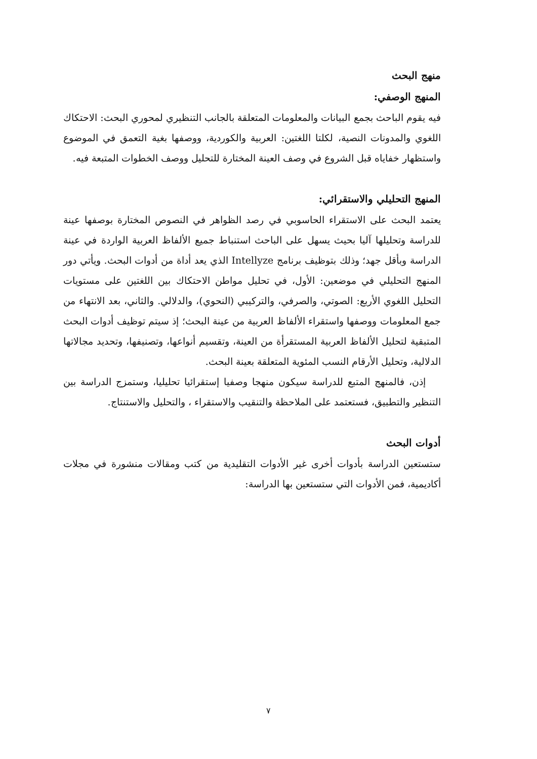منهج البحث
المنهج الوصفي:
فيه يقوم الباحث بجمع البيانات والمعلومات المتعلقة بالجانب التنظيري لمحوري البحث: الاحتكاك اللغوي والمدونات النصية، لكلتا اللغتين: العربية والكوردية، ووصفها بغية التعمق في الموضوع واستظهار خفاياه قبل الشروع في وصف العينة المختارة للتحليل ووصف الخطوات المتبعة فيه.
المنهج التحليلي والاستقرائي:
يعتمد البحث على الاستقراء الحاسوبي في رصد الظواهر في النصوص المختارة بوصفها عينة للدراسة وتحليلها آليا بحيث يسهل على الباحث استنباط جميع الألفاظ العربية الواردة في عينة الدراسة وبأقل جهد؛ وذلك بتوظيف برنامج Intellyze الذي يعد أداة من أدوات البحث. ويأتي دور المنهج التحليلي في موضعين: الأول، في تحليل مواطن الاحتكاك بين اللغتين على مستويات التحليل اللغوي الأربع: الصوتي، والصرفي، والتركيبي (النحوي)، والدلالي. والثاني، بعد الانتهاء من جمع المعلومات ووصفها واستقراء الألفاظ العربية من عينة البحث؛ إذ سيتم توظيف أدوات البحث المتبقية لتحليل الألفاظ العربية المستقرأة من العينة، وتقسيم أنواعها، وتصنيفها، وتحديد مجالاتها الدلالية، وتحليل الأرقام النسب المئوية المتعلقة بعينة البحث.
إذن، فالمنهج المتبع للدراسة سيكون منهجا وصفيا إستقرائيا تحليليا، وستمزج الدراسة بين التنظير والتطبيق، فستعتمد على الملاحظة والتنقيب والاستقراء ، والتحليل والاستنتاج.
أدوات البحث
ستستعين الدراسة بأدوات أخرى غير الأدوات التقليدية من كتب ومقالات منشورة في مجلات أكاديمية، فمن الأدوات التي ستستعين بها الدراسة:
٧